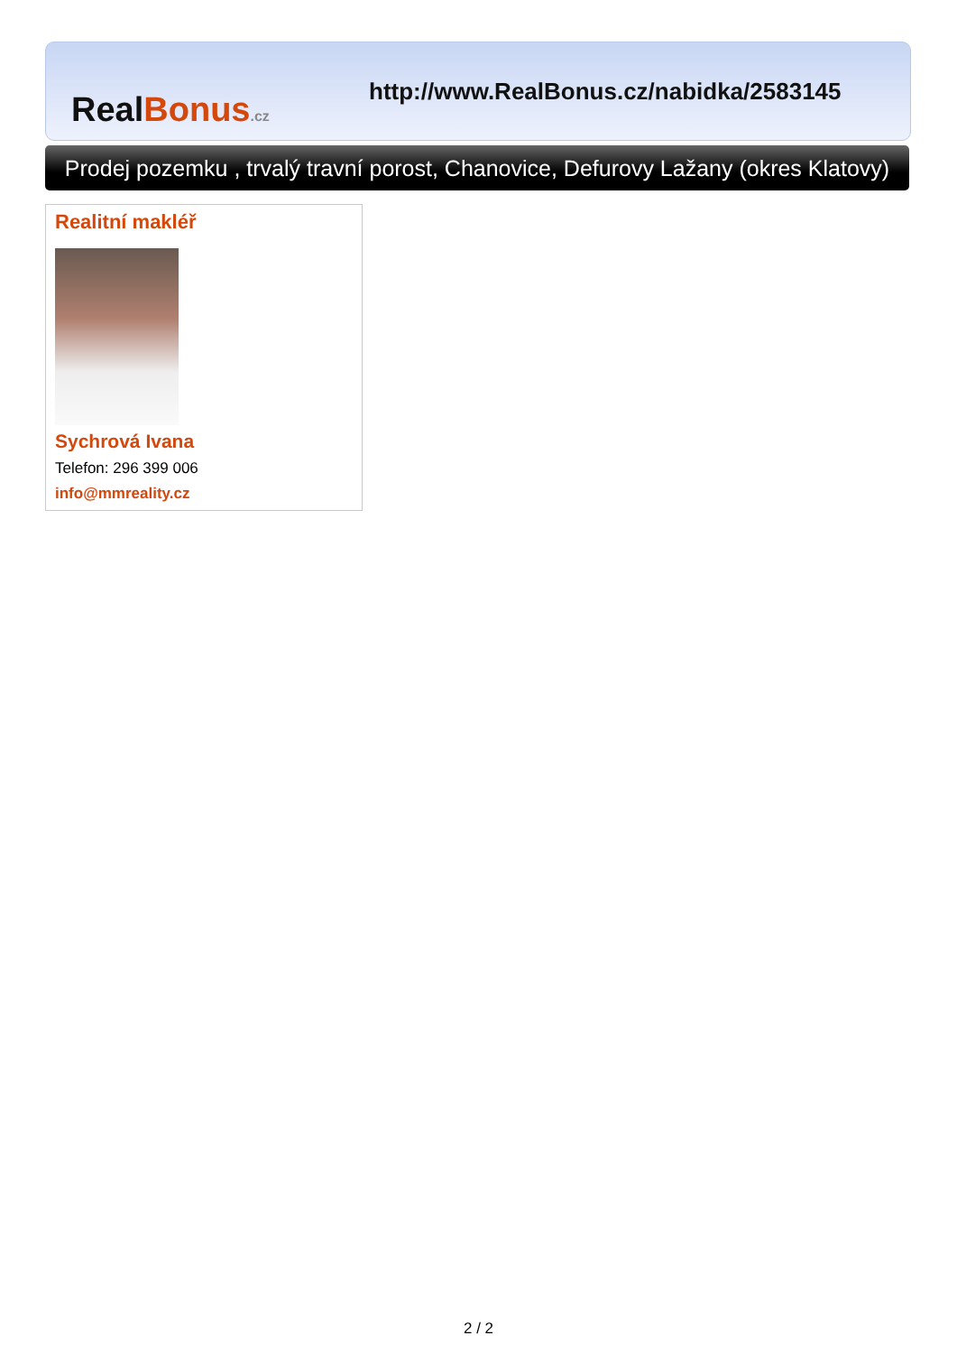Real Bonus.cz
http://www.RealBonus.cz/nabidka/2583145
Prodej pozemku , trvalý travní porost, Chanovice, Defurovy Lažany (okres Klatovy)
Realitní makléř
Sychrová Ivana
Telefon: 296 399 006
info@mmreality.cz
2 / 2